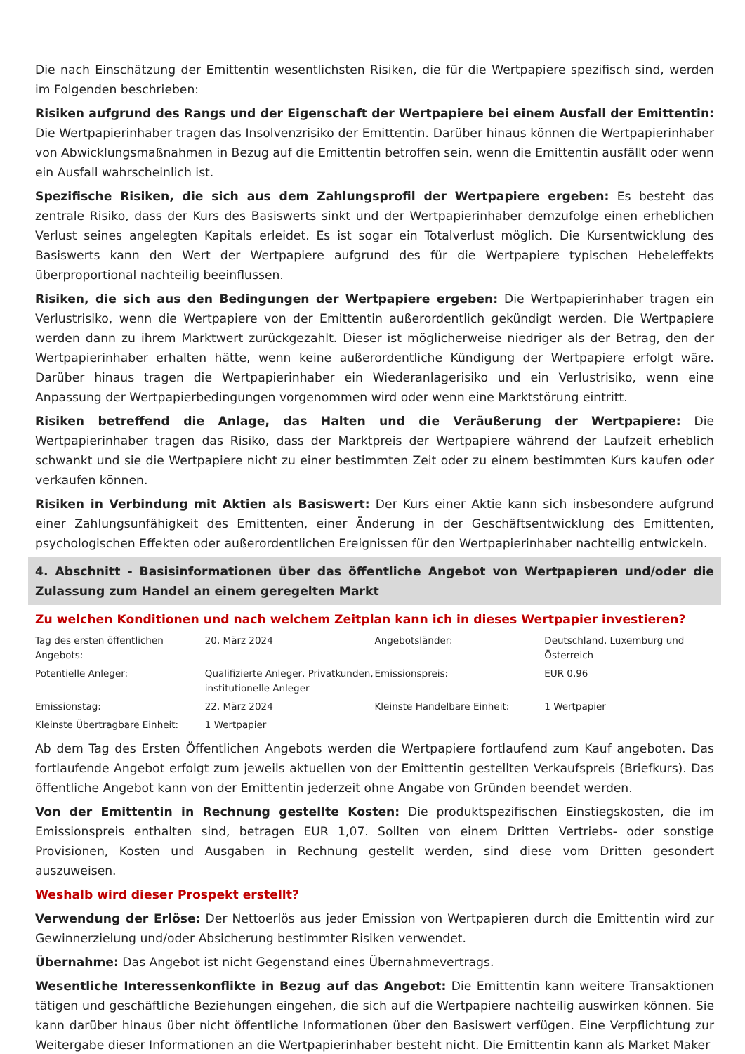Die nach Einschätzung der Emittentin wesentlichsten Risiken, die für die Wertpapiere spezifisch sind, werden im Folgenden beschrieben:
Risiken aufgrund des Rangs und der Eigenschaft der Wertpapiere bei einem Ausfall der Emittentin: Die Wertpapierinhaber tragen das Insolvenzrisiko der Emittentin. Darüber hinaus können die Wertpapierinhaber von Abwicklungsmaßnahmen in Bezug auf die Emittentin betroffen sein, wenn die Emittentin ausfällt oder wenn ein Ausfall wahrscheinlich ist.
Spezifische Risiken, die sich aus dem Zahlungsprofil der Wertpapiere ergeben: Es besteht das zentrale Risiko, dass der Kurs des Basiswerts sinkt und der Wertpapierinhaber demzufolge einen erheblichen Verlust seines angelegten Kapitals erleidet. Es ist sogar ein Totalverlust möglich. Die Kursentwicklung des Basiswerts kann den Wert der Wertpapiere aufgrund des für die Wertpapiere typischen Hebeleffekts überproportional nachteilig beeinflussen.
Risiken, die sich aus den Bedingungen der Wertpapiere ergeben: Die Wertpapierinhaber tragen ein Verlustrisiko, wenn die Wertpapiere von der Emittentin außerordentlich gekündigt werden. Die Wertpapiere werden dann zu ihrem Marktwert zurückgezahlt. Dieser ist möglicherweise niedriger als der Betrag, den der Wertpapierinhaber erhalten hätte, wenn keine außerordentliche Kündigung der Wertpapiere erfolgt wäre. Darüber hinaus tragen die Wertpapierinhaber ein Wiederanlagerisiko und ein Verlustrisiko, wenn eine Anpassung der Wertpapierbedingungen vorgenommen wird oder wenn eine Marktstörung eintritt.
Risiken betreffend die Anlage, das Halten und die Veräußerung der Wertpapiere: Die Wertpapierinhaber tragen das Risiko, dass der Marktpreis der Wertpapiere während der Laufzeit erheblich schwankt und sie die Wertpapiere nicht zu einer bestimmten Zeit oder zu einem bestimmten Kurs kaufen oder verkaufen können.
Risiken in Verbindung mit Aktien als Basiswert: Der Kurs einer Aktie kann sich insbesondere aufgrund einer Zahlungsunfähigkeit des Emittenten, einer Änderung in der Geschäftsentwicklung des Emittenten, psychologischen Effekten oder außerordentlichen Ereignissen für den Wertpapierinhaber nachteilig entwickeln.
4. Abschnitt - Basisinformationen über das öffentliche Angebot von Wertpapieren und/oder die Zulassung zum Handel an einem geregelten Markt
Zu welchen Konditionen und nach welchem Zeitplan kann ich in dieses Wertpapier investieren?
| Tag des ersten öffentlichen Angebots: | 20. März 2024 | Angebotsländer: | Deutschland, Luxemburg und Österreich |
| Potentielle Anleger: | Qualifizierte Anleger, Privatkunden, institutionelle Anleger | Emissionspreis: | EUR 0,96 |
| Emissionstag: | 22. März 2024 | Kleinste Handelbare Einheit: | 1 Wertpapier |
| Kleinste Übertragbare Einheit: | 1 Wertpapier | | |
Ab dem Tag des Ersten Öffentlichen Angebots werden die Wertpapiere fortlaufend zum Kauf angeboten. Das fortlaufende Angebot erfolgt zum jeweils aktuellen von der Emittentin gestellten Verkaufspreis (Briefkurs). Das öffentliche Angebot kann von der Emittentin jederzeit ohne Angabe von Gründen beendet werden.
Von der Emittentin in Rechnung gestellte Kosten: Die produktspezifischen Einstiegskosten, die im Emissionspreis enthalten sind, betragen EUR 1,07. Sollten von einem Dritten Vertriebs- oder sonstige Provisionen, Kosten und Ausgaben in Rechnung gestellt werden, sind diese vom Dritten gesondert auszuweisen.
Weshalb wird dieser Prospekt erstellt?
Verwendung der Erlöse: Der Nettoerlös aus jeder Emission von Wertpapieren durch die Emittentin wird zur Gewinnerzielung und/oder Absicherung bestimmter Risiken verwendet.
Übernahme: Das Angebot ist nicht Gegenstand eines Übernahmevertrags.
Wesentliche Interessenkonflikte in Bezug auf das Angebot: Die Emittentin kann weitere Transaktionen tätigen und geschäftliche Beziehungen eingehen, die sich auf die Wertpapiere nachteilig auswirken können. Sie kann darüber hinaus über nicht öffentliche Informationen über den Basiswert verfügen. Eine Verpflichtung zur Weitergabe dieser Informationen an die Wertpapierinhaber besteht nicht. Die Emittentin kann als Market Maker